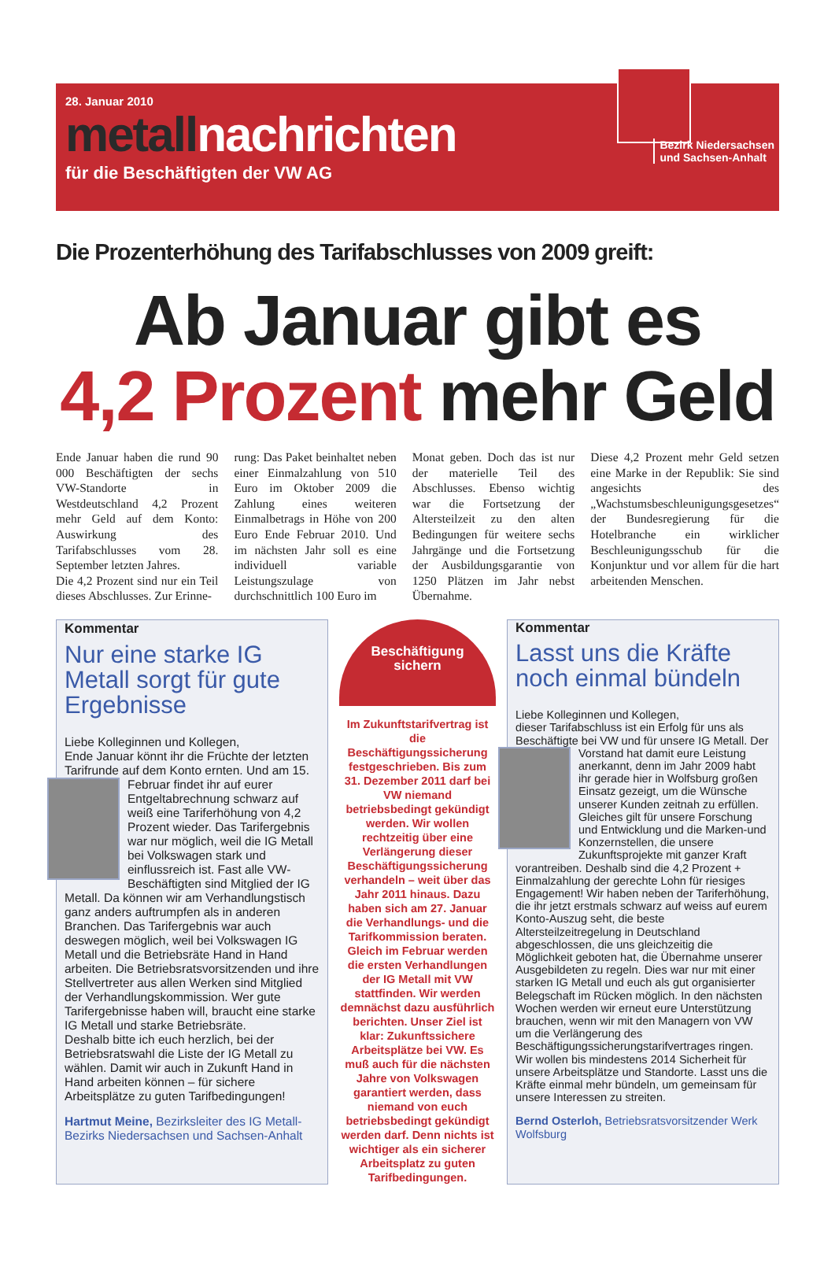28. Januar 2010
metallnachrichten
für die Beschäftigten der VW AG
Bezirk Niedersachsen
und Sachsen-Anhalt
Die Prozenterhöhung des Tarifabschlusses von 2009 greift:
Ab Januar gibt es
4,2 Prozent mehr Geld
Ende Januar haben die rund 90 000 Beschäftigten der sechs VW-Standorte in Westdeutschland 4,2 Prozent mehr Geld auf dem Konto: Auswirkung des Tarifabschlusses vom 28. September letzten Jahres.
Die 4,2 Prozent sind nur ein Teil dieses Abschlusses. Zur Erinne-
rung: Das Paket beinhaltet neben einer Einmalzahlung von 510 Euro im Oktober 2009 die Zahlung eines weiteren Einmalbetrags in Höhe von 200 Euro Ende Februar 2010. Und im nächsten Jahr soll es eine individuell variable Leistungszulage von durchschnittlich 100 Euro im
Monat geben. Doch das ist nur der materielle Teil des Abschlusses. Ebenso wichtig war die Fortsetzung der Altersteilzeit zu den alten Bedingungen für weitere sechs Jahrgänge und die Fortsetzung der Ausbildungsgarantie von 1250 Plätzen im Jahr nebst Übernahme.
Diese 4,2 Prozent mehr Geld setzen eine Marke in der Republik: Sie sind angesichts des „Wachstumsbeschleunigungsgesetzes“ der Bundesregierung für die Hotelbranche ein wirklicher Beschleunigungsschub für die Konjunktur und vor allem für die hart arbeitenden Menschen.
Kommentar
Nur eine starke IG Metall sorgt für gute Ergebnisse
Liebe Kolleginnen und Kollegen,
Ende Januar könnt ihr die Früchte der letzten Tarifrunde auf dem Konto ernten. Und am 15.
Februar findet ihr auf eurer Entgeltabrechnung schwarz auf weiß eine Tariferhöhung von 4,2 Prozent wieder. Das Tarifergebnis war nur möglich, weil die IG Metall bei Volkswagen stark und einflussreich ist. Fast alle VW-Beschäftigten sind Mitglied der IG Metall. Da können wir am Verhandlungstisch ganz anders auftrumpfen als in anderen Branchen. Das Tarifergebnis war auch deswegen möglich, weil bei Volkswagen IG Metall und die Betriebsräte Hand in Hand arbeiten. Die Betriebsratsvorsitzenden und ihre Stellvertreter aus allen Werken sind Mitglied der Verhandlungskommission. Wer gute Tarifergebnisse haben will, braucht eine starke IG Metall und starke Betriebsräte.
Deshalb bitte ich euch herzlich, bei der Betriebsratswahl die Liste der IG Metall zu wählen. Damit wir auch in Zukunft Hand in Hand arbeiten können – für sichere Arbeitsplätze zu guten Tarifbedingungen!
Hartmut Meine, Bezirksleiter des IG Metall-Bezirks Niedersachsen und Sachsen-Anhalt
Beschäftigung
sichern
Im Zukunftstarifvertrag ist die Beschäftigungssicherung festgeschrieben. Bis zum 31. Dezember 2011 darf bei VW niemand betriebsbedingt gekündigt werden. Wir wollen rechtzeitig über eine Verlängerung dieser Beschäftigungssicherung verhandeln – weit über das Jahr 2011 hinaus. Dazu haben sich am 27. Januar die Verhandlungs- und die Tarifkommission beraten. Gleich im Februar werden die ersten Verhandlungen der IG Metall mit VW stattfinden. Wir werden demnächst dazu ausführlich berichten. Unser Ziel ist klar: Zukunftssichere Arbeitsplätze bei VW. Es muß auch für die nächsten Jahre von Volkswagen garantiert werden, dass niemand von euch betriebsbedingt gekündigt werden darf. Denn nichts ist wichtiger als ein sicherer Arbeitsplatz zu guten Tarifbedingungen.
Kommentar
Lasst uns die Kräfte noch einmal bündeln
Liebe Kolleginnen und Kollegen,
dieser Tarifabschluss ist ein Erfolg für uns als Beschäftigte bei VW und für unsere IG Metall. Der
Vorstand hat damit eure Leistung anerkannt, denn im Jahr 2009 habt ihr gerade hier in Wolfsburg großen Einsatz gezeigt, um die Wünsche unserer Kunden zeitnah zu erfüllen. Gleiches gilt für unsere Forschung und Entwicklung und die Marken-und Konzernstellen, die unsere Zukunftsprojekte mit ganzer Kraft vorantreiben. Deshalb sind die 4,2 Prozent + Einmalzahlung der gerechte Lohn für riesiges Engagement! Wir haben neben der Tariferhöhung, die ihr jetzt erstmals schwarz auf weiss auf eurem Konto-Auszug seht, die beste Altersteilzeitregelung in Deutschland abgeschlossen, die uns gleichzeitig die Möglichkeit geboten hat, die Übernahme unserer Ausgebildeten zu regeln. Dies war nur mit einer starken IG Metall und euch als gut organisierter Belegschaft im Rücken möglich. In den nächsten Wochen werden wir erneut eure Unterstützung brauchen, wenn wir mit den Managern von VW um die Verlängerung des Beschäftigungssicherungstarifvertrages ringen. Wir wollen bis mindestens 2014 Sicherheit für unsere Arbeitsplätze und Standorte. Lasst uns die Kräfte einmal mehr bündeln, um gemeinsam für unsere Interessen zu streiten.
Bernd Osterloh, Betriebsratsvorsitzender Werk Wolfsburg